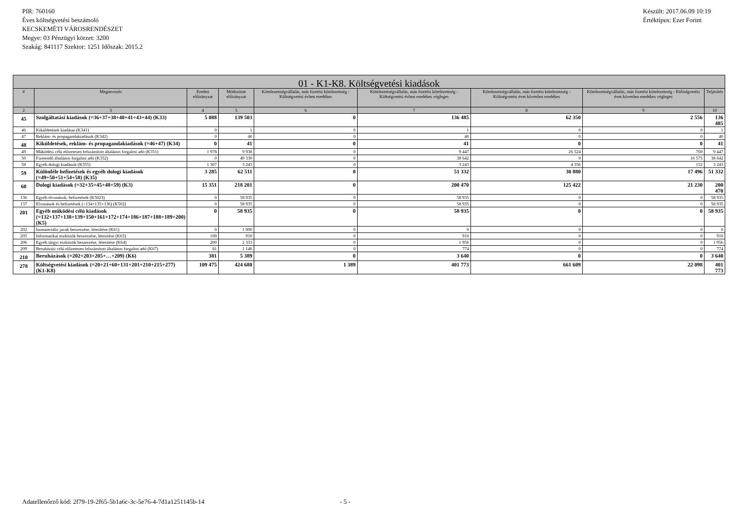PIR: 760160
Éves költségvetési beszámoló
KECSKEMÉTI VÁROSRENDÉSZET
Megye: 03 Pénzügyi körzet: 3200
Szakág: 841117 Szektor: 1251 Időszak: 2015.2
Készült: 2017.06.09 10:19
Értéktípus: Ezer Forint
| 01 - K1-K8. Költségvetési kiadások | | | | | | | | |
| --- | --- | --- | --- | --- | --- | --- | --- | --- |
| # | Megnevezés | Eredeti előirányzat | Módosított előirányzat | Kötelezettségvállalás, más fizetési kötelezettség - Költségvetési évben esedékes | Kötelezettségvállalás, más fizetési kötelezettség - Költségvetési évben esedékes végleges | Kötelezettségvállalás, más fizetési kötelezettség - Költségvetési évet követően esedékes | Kötelezettségvállalás, más fizetési kötelezettség - Költségvetési évet követően esedékes végleges | Teljesítés |
| 2 | 3 | 4 | 5 | 6 | 7 | 8 | 9 | 10 |
| 45 | Szolgáltatási kiadások (=36+37+38+40+41+43+44) (K33) | 5 088 | 139 503 | 0 | 136 485 | 62 350 | 2 556 | 136 485 |
| 46 | Kiküldetések kiadásai (K341) | 0 | 1 | 0 | 1 | 0 | 0 | 1 |
| 47 | Reklám- és propagandakiadások (K342) | 0 | 40 | 0 | 40 | 0 | 0 | 40 |
| 48 | Kiküldetések, reklám- és propagandakiadások (=46+47) (K34) | 0 | 41 | 0 | 41 | 0 | 0 | 41 |
| 49 | Működési célú előzetesen felszámított általános forgalmi adó (K351) | 1 978 | 9 938 | 0 | 9 447 | 26 524 | 769 | 9 447 |
| 50 | Fizetendő általános forgalmi adó (K352) | 0 | 49 330 | 0 | 38 642 | 0 | 16 575 | 38 642 |
| 58 | Egyéb dologi kiadások (K355) | 1 307 | 3 243 | 0 | 3 243 | 4 356 | 152 | 3 243 |
| 59 | Különféle befizetések és egyéb dologi kiadások (=49+50+51+54+58) (K35) | 3 285 | 62 511 | 0 | 51 332 | 30 880 | 17 496 | 51 332 |
| 60 | Dologi kiadások (=32+35+45+48+59) (K3) | 15 351 | 218 201 | 0 | 200 470 | 125 422 | 21 230 | 200 470 |
| 136 | Egyéb elvonások, befizetések (K5023) | 0 | 58 935 | 0 | 58 935 | 0 | 0 | 58 935 |
| 137 | Elvonások és befizetések (=134+135+136) (K502) | 0 | 58 935 | 0 | 58 935 | 0 | 0 | 58 935 |
| 201 | Egyéb működési célú kiadások (=132+137+138+139+150+161+172+174+186+187+188+189+200)(K5) | 0 | 58 935 | 0 | 58 935 | 0 | 0 | 58 935 |
| 202 | Immateriális javak beszerzése, létesítése (K61) | 0 | 1 000 | 0 | 0 | 0 | 0 | 0 |
| 205 | Informatikai eszközök beszerzése, létesítése (K63) | 100 | 910 | 0 | 910 | 0 | 0 | 910 |
| 206 | Egyéb tárgyi eszközök beszerzése, létesítése (K64) | 200 | 2 333 | 0 | 1 956 | 0 | 0 | 1 956 |
| 209 | Beruházási célú előzetesen felszámított általános forgalmi adó (K67) | 81 | 1 146 | 0 | 774 | 0 | 0 | 774 |
| 210 | Beruházások (=202+203+205+…+209) (K6) | 381 | 5 389 | 0 | 3 640 | 0 | 0 | 3 640 |
| 278 | Költségvetési kiadások (=20+21+60+131+201+210+215+277) (K1-K8) | 109 475 | 424 680 | 1 389 | 401 773 | 661 609 | 22 098 | 401 773 |
Adatellenőrző kód: 2f79-19-2f65-5b1a6c-3c-5e76-4-7d1a1251145b-14 - 5 -